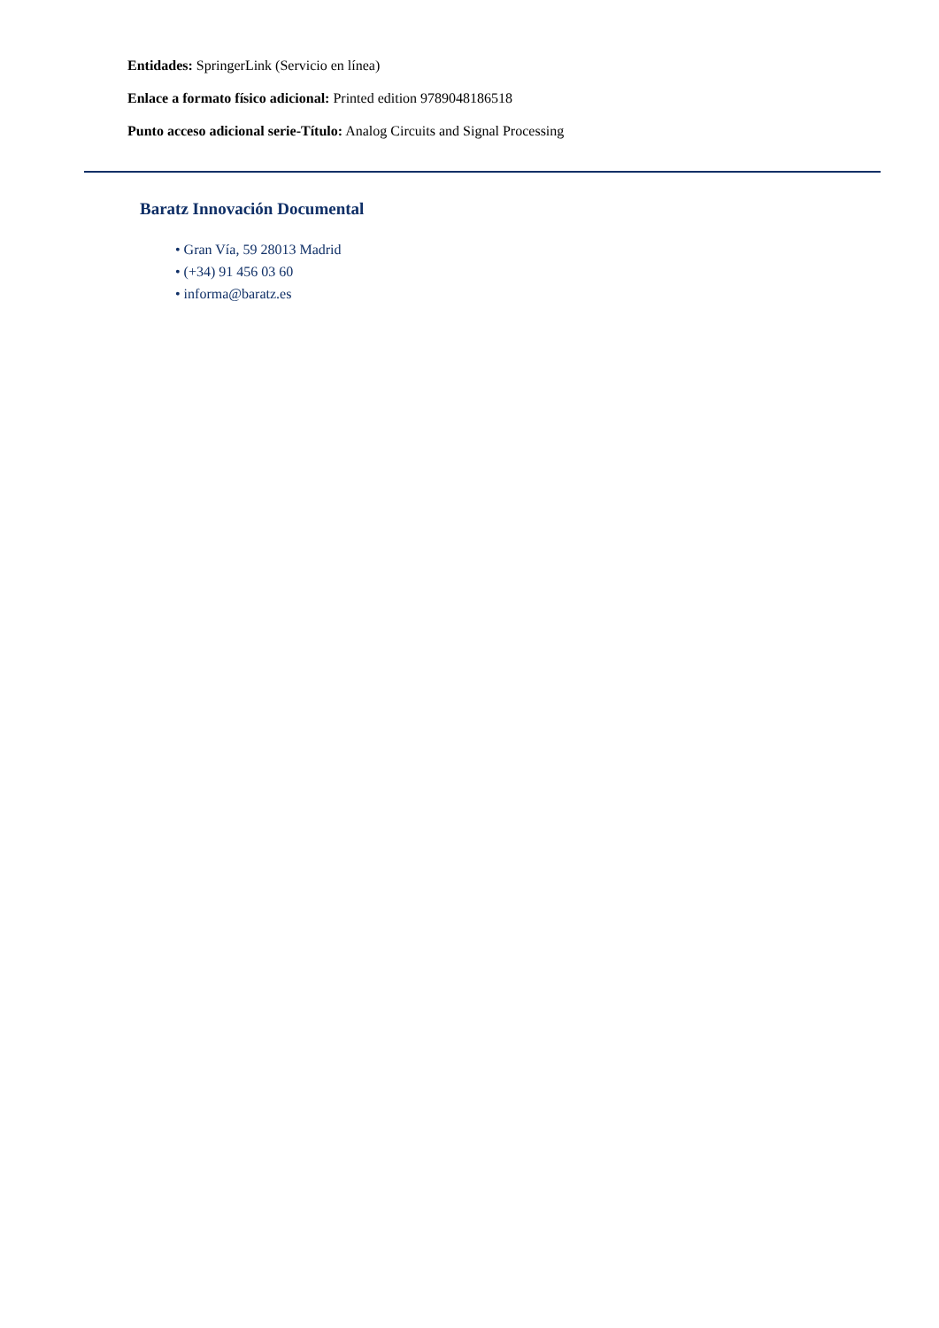Entidades: SpringerLink (Servicio en línea)
Enlace a formato físico adicional: Printed edition 9789048186518
Punto acceso adicional serie-Título: Analog Circuits and Signal Processing
Baratz Innovación Documental
• Gran Vía, 59 28013 Madrid
• (+34) 91 456 03 60
• informa@baratz.es